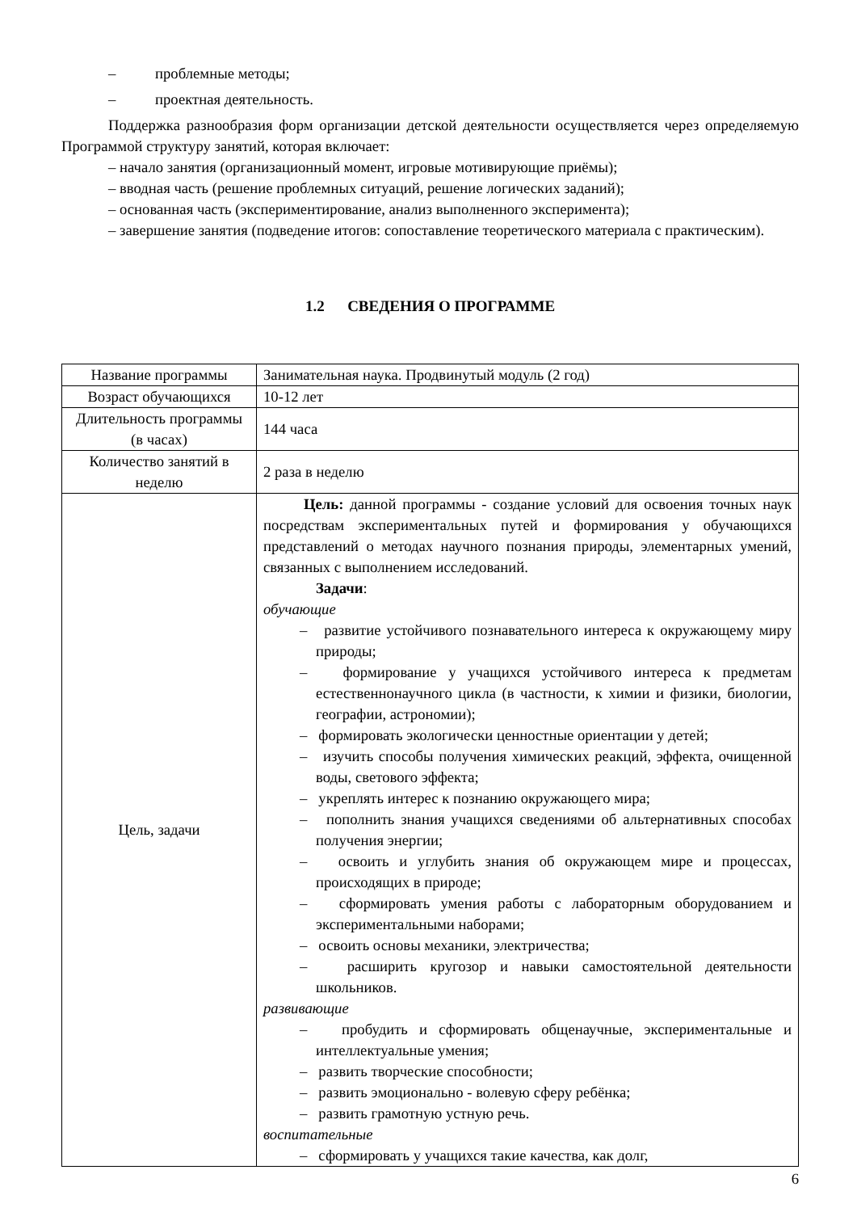– проблемные методы;
– проектная деятельность.
Поддержка разнообразия форм организации детской деятельности осуществляется через определяемую Программой структуру занятий, которая включает:
– начало занятия (организационный момент, игровые мотивирующие приёмы);
– вводная часть (решение проблемных ситуаций, решение логических заданий);
– основанная часть (экспериментирование, анализ выполненного эксперимента);
– завершение занятия (подведение итогов: сопоставление теоретического материала с практическим).
1.2 СВЕДЕНИЯ О ПРОГРАММЕ
| Название программы | Занимательная наука. Продвинутый модуль (2 год) |
| Возраст обучающихся | 10-12 лет |
| Длительность программы (в часах) | 144 часа |
| Количество занятий в неделю | 2 раза в неделю |
| Цель, задачи | Цель: данной программы - создание условий для освоения точных наук посредствам экспериментальных путей и формирования у обучающихся представлений о методах научного познания природы, элементарных умений, связанных с выполнением исследований. Задачи : обучающие – развитие устойчивого познавательного интереса к окружающему миру природы; – формирование у учащихся устойчивого интереса к предметам естественнонаучного цикла (в частности, к химии и физики, биологии, географии, астрономии); – формировать экологически ценностные ориентации у детей; – изучить способы получения химических реакций, эффекта, очищенной воды, светового эффекта; – укреплять интерес к познанию окружающего мира; – пополнить знания учащихся сведениями об альтернативных способах получения энергии; – освоить и углубить знания об окружающем мире и процессах, происходящих в природе; – сформировать умения работы с лабораторным оборудованием и экспериментальными наборами; – освоить основы механики, электричества; – расширить кругозор и навыки самостоятельной деятельности школьников. развивающие – пробудить и сформировать общенаучные, экспериментальные и интеллектуальные умения; – развить творческие способности; – развить эмоционально - волевую сферу ребёнка; – развить грамотную устную речь. воспитательные – сформировать у учащихся такие качества, как долг, |
6